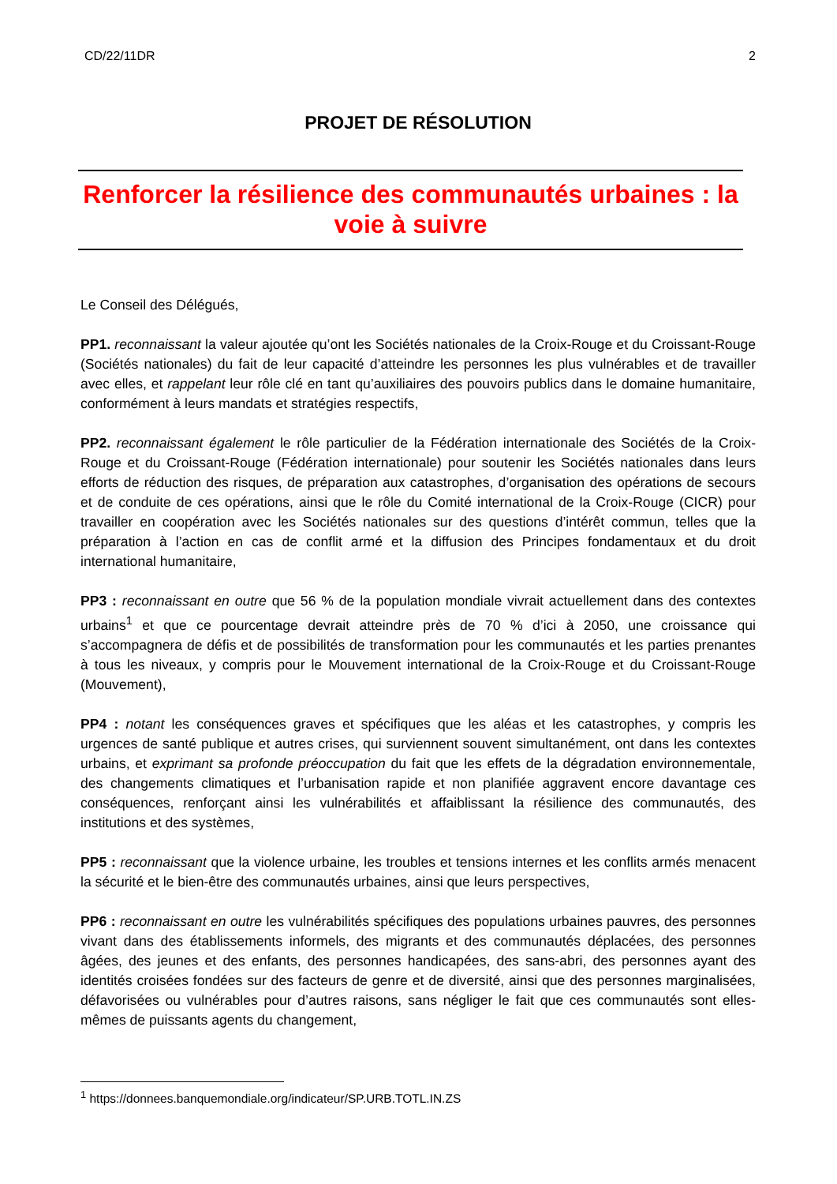CD/22/11DR 2
PROJET DE RÉSOLUTION
Renforcer la résilience des communautés urbaines : la voie à suivre
Le Conseil des Délégués,
PP1. reconnaissant la valeur ajoutée qu’ont les Sociétés nationales de la Croix-Rouge et du Croissant-Rouge (Sociétés nationales) du fait de leur capacité d’atteindre les personnes les plus vulnérables et de travailler avec elles, et rappelant leur rôle clé en tant qu’auxiliaires des pouvoirs publics dans le domaine humanitaire, conformément à leurs mandats et stratégies respectifs,
PP2. reconnaissant également le rôle particulier de la Fédération internationale des Sociétés de la Croix-Rouge et du Croissant-Rouge (Fédération internationale) pour soutenir les Sociétés nationales dans leurs efforts de réduction des risques, de préparation aux catastrophes, d’organisation des opérations de secours et de conduite de ces opérations, ainsi que le rôle du Comité international de la Croix-Rouge (CICR) pour travailler en coopération avec les Sociétés nationales sur des questions d’intérêt commun, telles que la préparation à l’action en cas de conflit armé et la diffusion des Principes fondamentaux et du droit international humanitaire,
PP3 : reconnaissant en outre que 56 % de la population mondiale vivrait actuellement dans des contextes urbains<sup>1</sup> et que ce pourcentage devrait atteindre près de 70 % d’ici à 2050, une croissance qui s’accompagnera de défis et de possibilités de transformation pour les communautés et les parties prenantes à tous les niveaux, y compris pour le Mouvement international de la Croix-Rouge et du Croissant-Rouge (Mouvement),
PP4 : notant les conséquences graves et spécifiques que les aléas et les catastrophes, y compris les urgences de santé publique et autres crises, qui surviennent souvent simultanément, ont dans les contextes urbains, et exprimant sa profonde préoccupation du fait que les effets de la dégradation environnementale, des changements climatiques et l’urbanisation rapide et non planifiée aggravent encore davantage ces conséquences, renforçant ainsi les vulnérabilités et affaiblissant la résilience des communautés, des institutions et des systèmes,
PP5 : reconnaissant que la violence urbaine, les troubles et tensions internes et les conflits armés menacent la sécurité et le bien-être des communautés urbaines, ainsi que leurs perspectives,
PP6 : reconnaissant en outre les vulnérabilités spécifiques des populations urbaines pauvres, des personnes vivant dans des établissements informels, des migrants et des communautés déplacées, des personnes âgées, des jeunes et des enfants, des personnes handicapées, des sans-abri, des personnes ayant des identités croisées fondées sur des facteurs de genre et de diversité, ainsi que des personnes marginalisées, défavorisées ou vulnérables pour d’autres raisons, sans négliger le fait que ces communautés sont elles-mêmes de puissants agents du changement,
<sup>1</sup> https://donnees.banquemondiale.org/indicateur/SP.URB.TOTL.IN.ZS